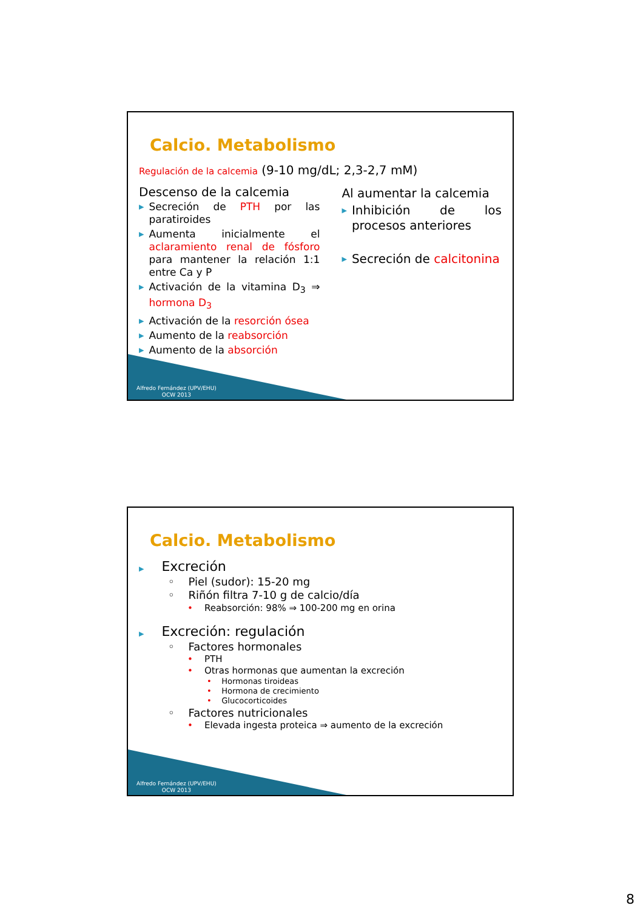Calcio. Metabolismo
Regulación de la calcemia (9-10 mg/dL; 2,3-2,7 mM)
Descenso de la calcemia
▶ Secreción de PTH por las paratiroides
▶ Aumenta inicialmente el aclaramiento renal de fósforo para mantener la relación 1:1 entre Ca y P
▶ Activación de la vitamina D<sub>3</sub> ⇒ hormona D<sub>3</sub>
▶ Activación de la resorción ósea
▶ Aumento de la reabsorción
▶ Aumento de la absorción
Al aumentar la calcemia
▶ Inhibición de los procesos anteriores
▶ Secreción de calcitonina
Alfredo Fernández (UPV/EHU)
OCW 2013
Calcio. Metabolismo
▶ Excreción
◦ Piel (sudor): 15-20 mg
◦ Riñón filtra 7-10 g de calcio/día
• Reabsorción: 98% ⇒ 100-200 mg en orina
▶ Excreción: regulación
◦ Factores hormonales
• PTH
• Otras hormonas que aumentan la excreción
• Hormonas tiroideas
• Hormona de crecimiento
• Glucocorticoides
◦ Factores nutricionales
• Elevada ingesta proteica ⇒ aumento de la excreción
Alfredo Fernández (UPV/EHU)
OCW 2013
8